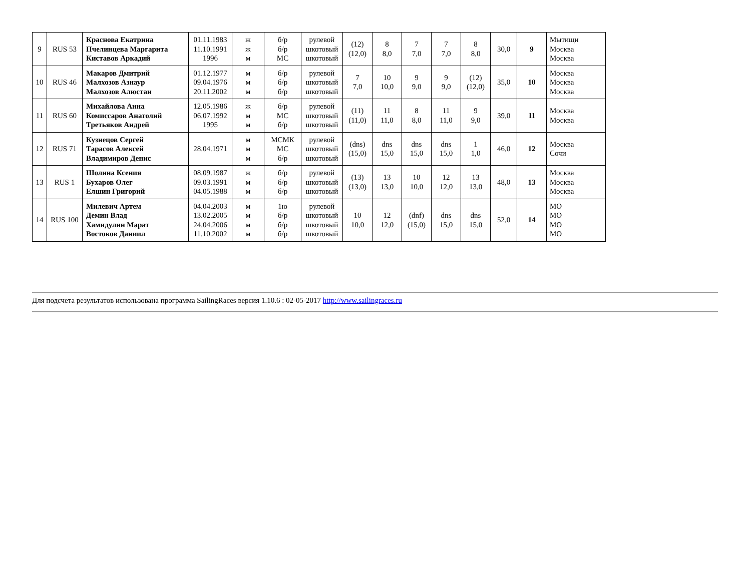| 9 | RUS 53 | Краснова Екатрина Пчелинцева Маргарита Киставов Аркадий | 01.11.1983 11.10.1991 1996 | ж ж м | б/р б/р МС | рулевой шкотовый шкотовый | (12) (12,0) | 8 8,0 | 7 7,0 | 7 7,0 | 8 8,0 | 30,0 | 9 | Мытищи Москва Москва |
| 10 | RUS 46 | Макаров Дмитрий Малхозов Азнаур Малхозов Алюстан | 01.12.1977 09.04.1976 20.11.2002 | м м м | б/р б/р б/р | рулевой шкотовый шкотовый | 7 7,0 | 10 10,0 | 9 9,0 | 9 9,0 | (12) (12,0) | 35,0 | 10 | Москва Москва Москва |
| 11 | RUS 60 | Михайлова Анна Комиссаров Анатолий Третьяков Андрей | 12.05.1986 06.07.1992 1995 | ж м м | б/р МС б/р | рулевой шкотовый шкотовый | (11) (11,0) | 11 11,0 | 8 8,0 | 11 11,0 | 9 9,0 | 39,0 | 11 | Москва Москва |
| 12 | RUS 71 | Кузнецов Сергей Тарасов Алексей Владимиров Денис | 28.04.1971 | м м м | МСМК МС б/р | рулевой шкотовый шкотовый | (dns) (15,0) | dns 15,0 | dns 15,0 | dns 15,0 | 1 1,0 | 46,0 | 12 | Москва Сочи |
| 13 | RUS 1 | Шолина Ксения Бухаров Олег Елшин Григорий | 08.09.1987 09.03.1991 04.05.1988 | ж м м | б/р б/р б/р | рулевой шкотовый шкотовый | (13) (13,0) | 13 13,0 | 10 10,0 | 12 12,0 | 13 13,0 | 48,0 | 13 | Москва Москва Москва |
| 14 | RUS 100 | Милевич Артем Демин Влад Хамидулин Марат Востоков Даниил | 04.04.2003 13.02.2005 24.04.2006 11.10.2002 | м м м м | 1ю б/р б/р б/р | рулевой шкотовый шкотовый шкотовый | 10 10,0 | 12 12,0 | (dnf) (15,0) | dns 15,0 | dns 15,0 | 52,0 | 14 | МО МО МО МО |
Для подсчета результатов использована программа SailingRaces версия 1.10.6 : 02-05-2017 http://www.sailingraces.ru